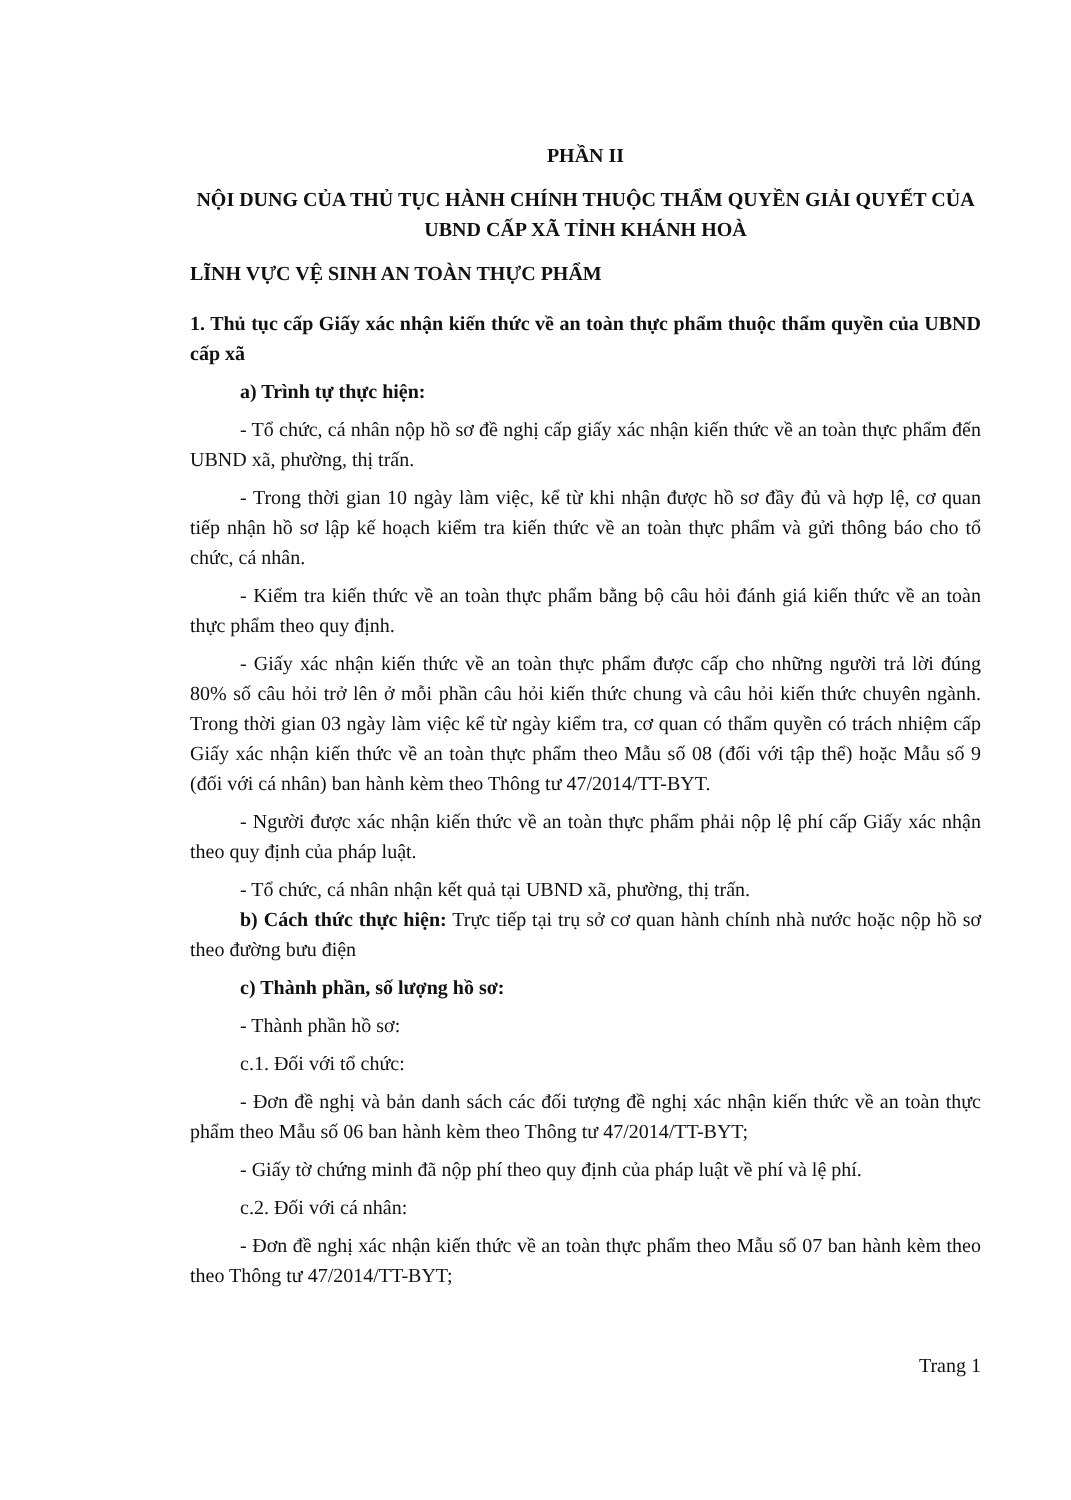PHẦN II
NỘI DUNG CỦA THỦ TỤC HÀNH CHÍNH THUỘC THẨM QUYỀN GIẢI QUYẾT CỦA UBND CẤP XÃ TỈNH KHÁNH HOÀ
LĨNH VỰC VỆ SINH AN TOÀN THỰC PHẨM
1. Thủ tục cấp Giấy xác nhận kiến thức về an toàn thực phẩm thuộc thẩm quyền của UBND cấp xã
a) Trình tự thực hiện:
- Tổ chức, cá nhân nộp hồ sơ đề nghị cấp giấy xác nhận kiến thức về an toàn thực phẩm đến UBND xã, phường, thị trấn.
- Trong thời gian 10 ngày làm việc, kể từ khi nhận được hồ sơ đầy đủ và hợp lệ, cơ quan tiếp nhận hồ sơ lập kế hoạch kiểm tra kiến thức về an toàn thực phẩm và gửi thông báo cho tổ chức, cá nhân.
- Kiểm tra kiến thức về an toàn thực phẩm bằng bộ câu hỏi đánh giá kiến thức về an toàn thực phẩm theo quy định.
- Giấy xác nhận kiến thức về an toàn thực phẩm được cấp cho những người trả lời đúng 80% số câu hỏi trở lên ở mỗi phần câu hỏi kiến thức chung và câu hỏi kiến thức chuyên ngành. Trong thời gian 03 ngày làm việc kể từ ngày kiểm tra, cơ quan có thẩm quyền có trách nhiệm cấp Giấy xác nhận kiến thức về an toàn thực phẩm theo Mẫu số 08 (đối với tập thể) hoặc Mẫu số 9 (đối với cá nhân) ban hành kèm theo Thông tư 47/2014/TT-BYT.
- Người được xác nhận kiến thức về an toàn thực phẩm phải nộp lệ phí cấp Giấy xác nhận theo quy định của pháp luật.
- Tổ chức, cá nhân nhận kết quả tại UBND xã, phường, thị trấn.
b) Cách thức thực hiện: Trực tiếp tại trụ sở cơ quan hành chính nhà nước hoặc nộp hồ sơ theo đường bưu điện
c) Thành phần, số lượng hồ sơ:
- Thành phần hồ sơ:
c.1. Đối với tổ chức:
- Đơn đề nghị và bản danh sách các đối tượng đề nghị xác nhận kiến thức về an toàn thực phẩm theo Mẫu số 06 ban hành kèm theo Thông tư 47/2014/TT-BYT;
- Giấy tờ chứng minh đã nộp phí theo quy định của pháp luật về phí và lệ phí.
c.2. Đối với cá nhân:
- Đơn đề nghị xác nhận kiến thức về an toàn thực phẩm theo Mẫu số 07 ban hành kèm theo theo Thông tư 47/2014/TT-BYT;
Trang 1